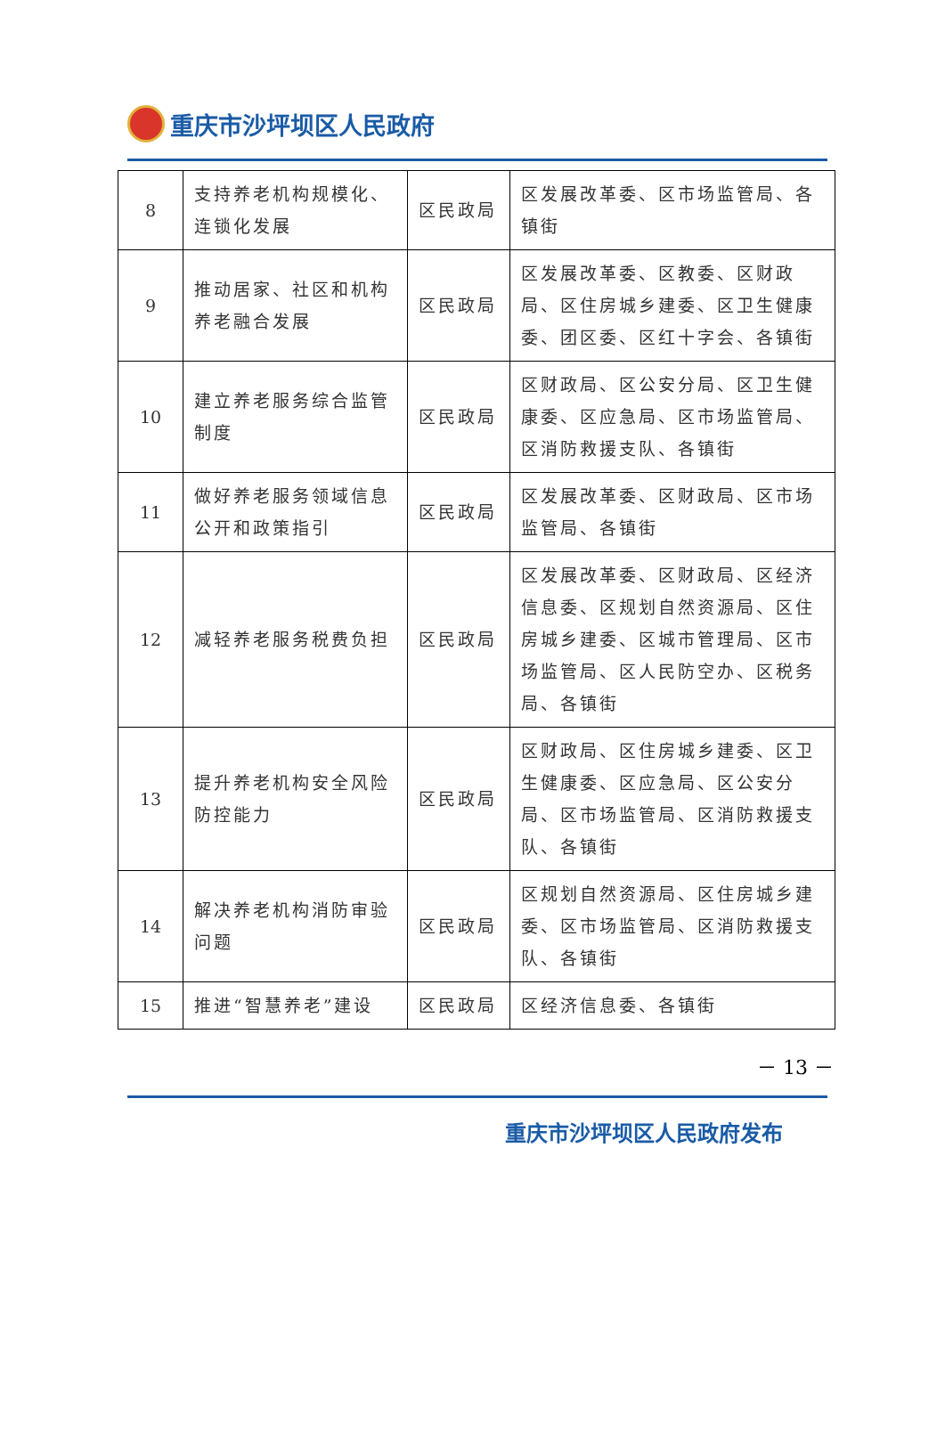重庆市沙坪坝区人民政府
| 8 | 支持养老机构规模化、连锁化发展 | 区民政局 | 区发展改革委、区市场监管局、各镇街 |
| 9 | 推动居家、社区和机构养老融合发展 | 区民政局 | 区发展改革委、区教委、区财政局、区住房城乡建委、区卫生健康委、团区委、区红十字会、各镇街 |
| 10 | 建立养老服务综合监管制度 | 区民政局 | 区财政局、区公安分局、区卫生健康委、区应急局、区市场监管局、区消防救援支队、各镇街 |
| 11 | 做好养老服务领域信息公开和政策指引 | 区民政局 | 区发展改革委、区财政局、区市场监管局、各镇街 |
| 12 | 减轻养老服务税费负担 | 区民政局 | 区发展改革委、区财政局、区经济信息委、区规划自然资源局、区住房城乡建委、区城市管理局、区市场监管局、区人民防空办、区税务局、各镇街 |
| 13 | 提升养老机构安全风险防控能力 | 区民政局 | 区财政局、区住房城乡建委、区卫生健康委、区应急局、区公安分局、区市场监管局、区消防救援支队、各镇街 |
| 14 | 解决养老机构消防审验问题 | 区民政局 | 区规划自然资源局、区住房城乡建委、区市场监管局、区消防救援支队、各镇街 |
| 15 | 推进“智慧养老”建设 | 区民政局 | 区经济信息委、各镇街 |
－ 13 －
重庆市沙坪坝区人民政府发布